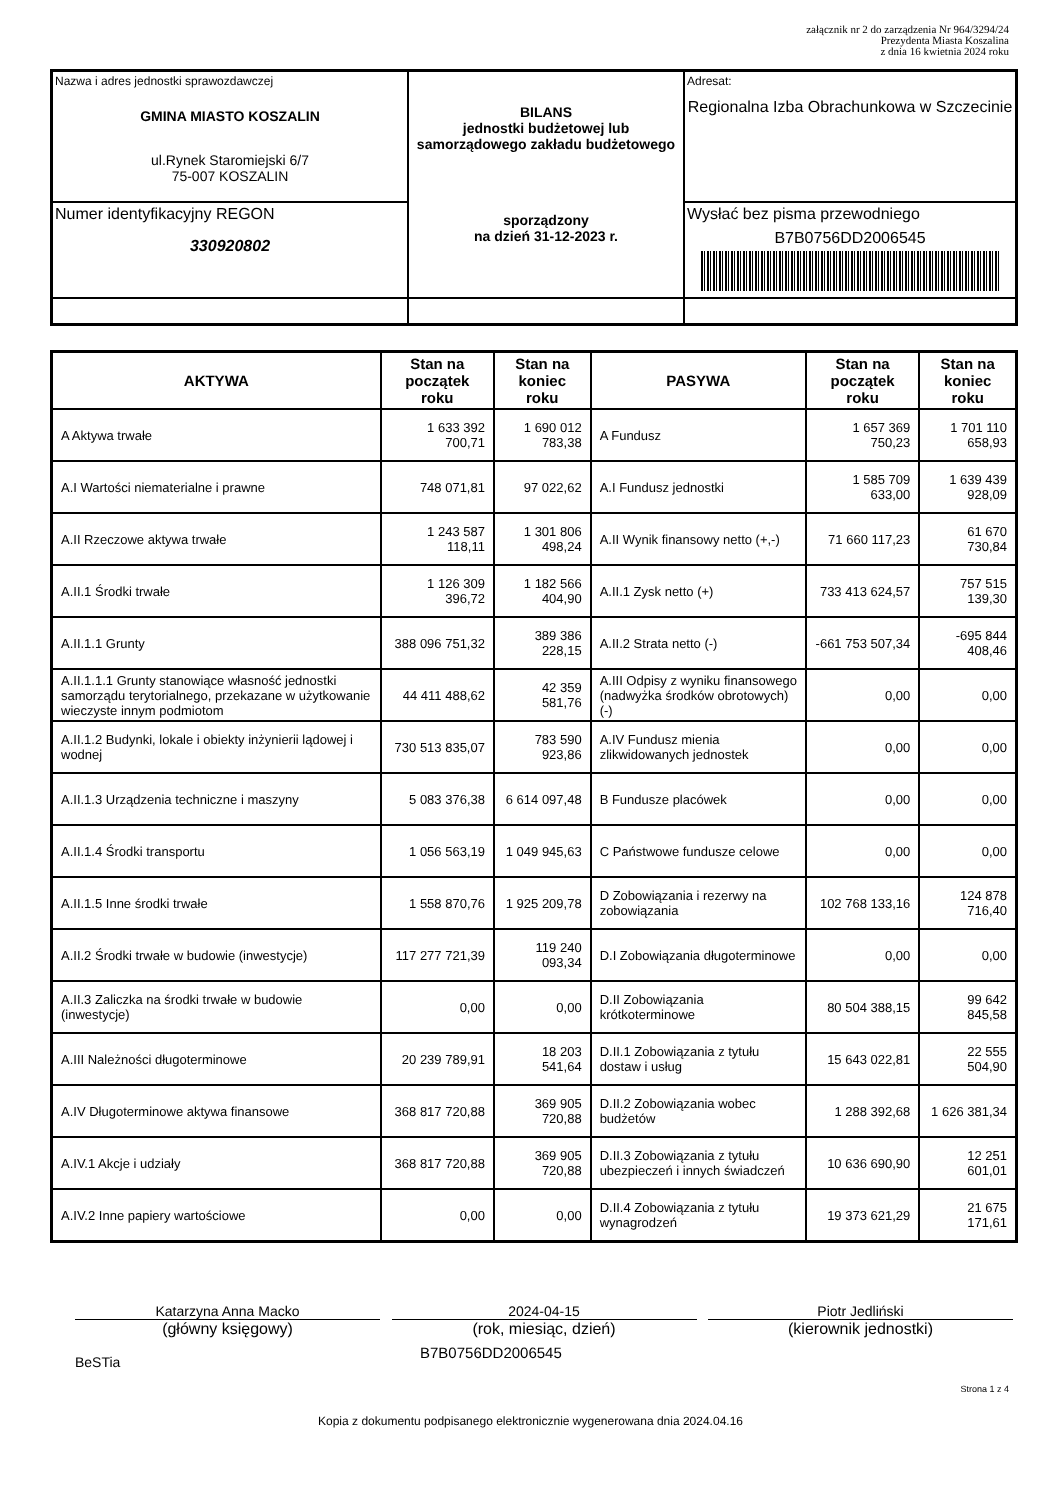załącznik nr 2 do zarządzenia Nr 964/3294/24
Prezydenta Miasta Koszalina
z dnia 16 kwietnia 2024 roku
| Nazwa i adres jednostki sprawozdawczej GMINA MIASTO KOSZALIN ul.Rynek Staromiejski 6/7 75-007 KOSZALIN | BILANS jednostki budżetowej lub samorządowego zakładu budżetowego sporządzony na dzień 31-12-2023 r. | Adresat: Regionalna Izba Obrachunkowa w Szczecinie |
| Numer identyfikacyjny REGON 330920802 | | Wysłać bez pisma przewodniego B7B0756DD2006545 |
| AKTYWA | Stan na początek roku | Stan na koniec roku | PASYWA | Stan na początek roku | Stan na koniec roku |
| --- | --- | --- | --- | --- | --- |
| A Aktywa trwałe | 1 633 392 700,71 | 1 690 012 783,38 | A Fundusz | 1 657 369 750,23 | 1 701 110 658,93 |
| A.I Wartości niematerialne i prawne | 748 071,81 | 97 022,62 | A.I Fundusz jednostki | 1 585 709 633,00 | 1 639 439 928,09 |
| A.II Rzeczowe aktywa trwałe | 1 243 587 118,11 | 1 301 806 498,24 | A.II Wynik finansowy netto (+,-) | 71 660 117,23 | 61 670 730,84 |
| A.II.1 Środki trwałe | 1 126 309 396,72 | 1 182 566 404,90 | A.II.1 Zysk netto (+) | 733 413 624,57 | 757 515 139,30 |
| A.II.1.1 Grunty | 388 096 751,32 | 389 386 228,15 | A.II.2 Strata netto (-) | -661 753 507,34 | -695 844 408,46 |
| A.II.1.1.1 Grunty stanowiące własność jednostki samorządu terytorialnego, przekazane w użytkowanie wieczyste innym podmiotom | 44 411 488,62 | 42 359 581,76 | A.III Odpisy z wyniku finansowego (nadwyżka środków obrotowych) (-) | 0,00 | 0,00 |
| A.II.1.2 Budynki, lokale i obiekty inżynierii lądowej i wodnej | 730 513 835,07 | 783 590 923,86 | A.IV Fundusz mienia zlikwidowanych jednostek | 0,00 | 0,00 |
| A.II.1.3 Urządzenia techniczne i maszyny | 5 083 376,38 | 6 614 097,48 | B Fundusze placówek | 0,00 | 0,00 |
| A.II.1.4 Środki transportu | 1 056 563,19 | 1 049 945,63 | C Państwowe fundusze celowe | 0,00 | 0,00 |
| A.II.1.5 Inne środki trwałe | 1 558 870,76 | 1 925 209,78 | D Zobowiązania i rezerwy na zobowiązania | 102 768 133,16 | 124 878 716,40 |
| A.II.2 Środki trwałe w budowie (inwestycje) | 117 277 721,39 | 119 240 093,34 | D.I Zobowiązania długoterminowe | 0,00 | 0,00 |
| A.II.3 Zaliczka na środki trwałe w budowie (inwestycje) | 0,00 | 0,00 | D.II Zobowiązania krótkoterminowe | 80 504 388,15 | 99 642 845,58 |
| A.III Należności długoterminowe | 20 239 789,91 | 18 203 541,64 | D.II.1 Zobowiązania z tytułu dostaw i usług | 15 643 022,81 | 22 555 504,90 |
| A.IV Długoterminowe aktywa finansowe | 368 817 720,88 | 369 905 720,88 | D.II.2 Zobowiązania wobec budżetów | 1 288 392,68 | 1 626 381,34 |
| A.IV.1 Akcje i udziały | 368 817 720,88 | 369 905 720,88 | D.II.3 Zobowiązania z tytułu ubezpieczeń i innych świadczeń | 10 636 690,90 | 12 251 601,01 |
| A.IV.2 Inne papiery wartościowe | 0,00 | 0,00 | D.II.4 Zobowiązania z tytułu wynagrodzeń | 19 373 621,29 | 21 675 171,61 |
Katarzyna Anna Macko
(główny księgowy)
2024-04-15
(rok, miesiąc, dzień)
Piotr Jedliński
(kierownik jednostki)
BeSTia B7B0756DD2006545
Strona 1 z 4
Kopia z dokumentu podpisanego elektronicznie wygenerowana dnia 2024.04.16